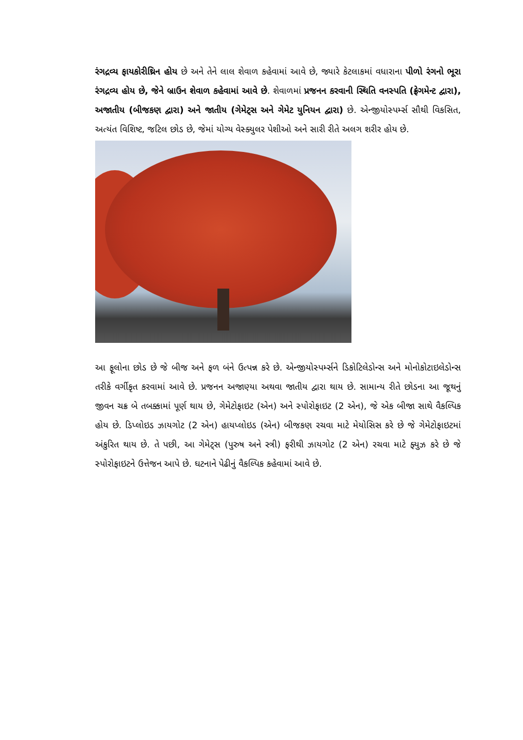રંગદ્રવ્ય ફાયકોરીથ્રિન હોય છે અને તેને લાલ શેવાળ કહેવામાં આવે છે, જ્યારે કેટલાકમાં વધારાના પીળો રંગનો ભૂરા રંગદ્રવ્ય હોય છે, જેને બ્રાઉન શેવાળ કહેવામાં આવે છે. શેવાળમાં પ્રજનન કરવાની સ્થિતિ વનસ્પતિ (ફ્રેગમેન્ટ દ્વારા), અજાતીય (બીજકણ દ્વારા) અને જાતીય (ગેમેટ્સ અને ગેમેટ યુનિયન દ્વારા) છે. એન્જીયોસ્પર્મ્સ સૌથી વિકસિત, અત્યંત વિશિષ્ટ, જટિલ છોડ છે, જેમાં યોગ્ય વેસ્ક્યુલર પેશીઓ અને સારી રીતે અલગ શરીર હોય છે.
આ ફૂલોના છોડ છે જે બીજ અને ફળ બંને ઉત્પન્ન કરે છે. એન્જીયોસ્પર્મ્સને ડિકોટિલેડોન્સ અને મોનોકોટાઇલેડોન્સ તરીકે વર્ગીકૃત કરવામાં આવે છે. પ્રજનન અજાણ્યા અથવા જાતીય દ્વારા થાય છે. સામાન્ય રીતે છોડના આ જૂથનું જીવન ચક્ર બે તબક્કામાં પૂર્ણ થાય છે, ગેમેટોફાઇટ (એન) અને સ્પોરોફાઇટ (2 એન), જે એક બીજા સાથે વૈકલ્પિક હોય છે. ડિપ્લોઇડ ઝાયગોટ (2 એન) હાયપ્લોઇડ (એન) બીજકણ રચવા માટે મેયોસિસ કરે છે જે ગેમેટોફાઇટમાં અંકુરિત થાય છે. તે પછી, આ ગેમેટ્સ (પુરુષ અને સ્ત્રી) ફરીથી ઝાયગોટ (2 એન) રચવા માટે ફ્યુઝ કરે છે જે સ્પોરોફાઇટને ઉત્તેજન આપે છે. ઘટનાને પેઢીનું વૈકલ્પિક કહેવામાં આવે છે.